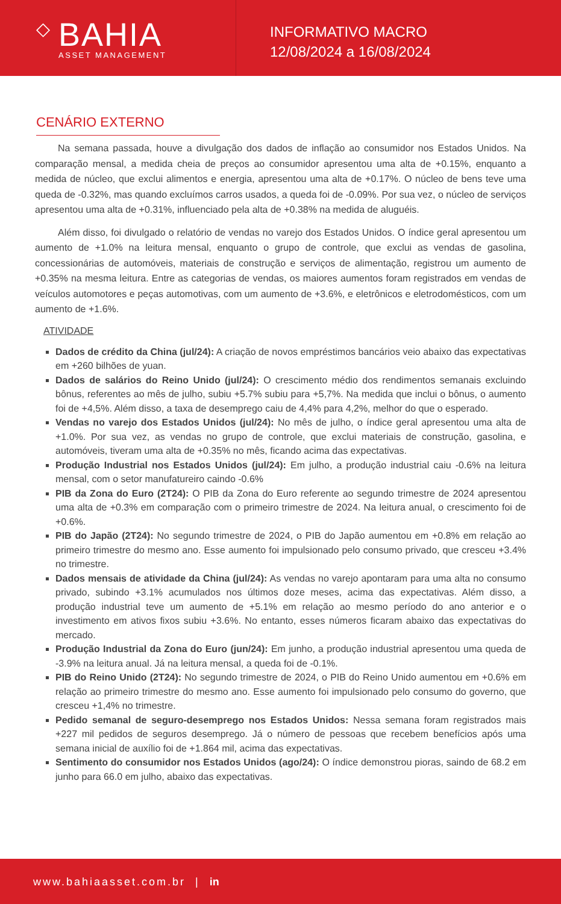◇
BAHIA
ASSET MANAGEMENT
INFORMATIVO MACRO
12/08/2024 a 16/08/2024
CENÁRIO EXTERNO
Na semana passada, houve a divulgação dos dados de inflação ao consumidor nos Estados Unidos. Na comparação mensal, a medida cheia de preços ao consumidor apresentou uma alta de +0.15%, enquanto a medida de núcleo, que exclui alimentos e energia, apresentou uma alta de +0.17%. O núcleo de bens teve uma queda de -0.32%, mas quando excluímos carros usados, a queda foi de -0.09%. Por sua vez, o núcleo de serviços apresentou uma alta de +0.31%, influenciado pela alta de +0.38% na medida de aluguéis.
Além disso, foi divulgado o relatório de vendas no varejo dos Estados Unidos. O índice geral apresentou um aumento de +1.0% na leitura mensal, enquanto o grupo de controle, que exclui as vendas de gasolina, concessionárias de automóveis, materiais de construção e serviços de alimentação, registrou um aumento de +0.35% na mesma leitura. Entre as categorias de vendas, os maiores aumentos foram registrados em vendas de veículos automotores e peças automotivas, com um aumento de +3.6%, e eletrônicos e eletrodomésticos, com um aumento de +1.6%.
ATIVIDADE
Dados de crédito da China (jul/24): A criação de novos empréstimos bancários veio abaixo das expectativas em +260 bilhões de yuan.
Dados de salários do Reino Unido (jul/24): O crescimento médio dos rendimentos semanais excluindo bônus, referentes ao mês de julho, subiu +5.7% subiu para +5,7%. Na medida que inclui o bônus, o aumento foi de +4,5%. Além disso, a taxa de desemprego caiu de 4,4% para 4,2%, melhor do que o esperado.
Vendas no varejo dos Estados Unidos (jul/24): No mês de julho, o índice geral apresentou uma alta de +1.0%. Por sua vez, as vendas no grupo de controle, que exclui materiais de construção, gasolina, e automóveis, tiveram uma alta de +0.35% no mês, ficando acima das expectativas.
Produção Industrial nos Estados Unidos (jul/24): Em julho, a produção industrial caiu -0.6% na leitura mensal, com o setor manufatureiro caindo -0.6%
PIB da Zona do Euro (2T24): O PIB da Zona do Euro referente ao segundo trimestre de 2024 apresentou uma alta de +0.3% em comparação com o primeiro trimestre de 2024. Na leitura anual, o crescimento foi de +0.6%.
PIB do Japão (2T24): No segundo trimestre de 2024, o PIB do Japão aumentou em +0.8% em relação ao primeiro trimestre do mesmo ano. Esse aumento foi impulsionado pelo consumo privado, que cresceu +3.4% no trimestre.
Dados mensais de atividade da China (jul/24): As vendas no varejo apontaram para uma alta no consumo privado, subindo +3.1% acumulados nos últimos doze meses, acima das expectativas. Além disso, a produção industrial teve um aumento de +5.1% em relação ao mesmo período do ano anterior e o investimento em ativos fixos subiu +3.6%. No entanto, esses números ficaram abaixo das expectativas do mercado.
Produção Industrial da Zona do Euro (jun/24): Em junho, a produção industrial apresentou uma queda de -3.9% na leitura anual. Já na leitura mensal, a queda foi de -0.1%.
PIB do Reino Unido (2T24): No segundo trimestre de 2024, o PIB do Reino Unido aumentou em +0.6% em relação ao primeiro trimestre do mesmo ano. Esse aumento foi impulsionado pelo consumo do governo, que cresceu +1,4% no trimestre.
Pedido semanal de seguro-desemprego nos Estados Unidos: Nessa semana foram registrados mais +227 mil pedidos de seguros desemprego. Já o número de pessoas que recebem benefícios após uma semana inicial de auxílio foi de +1.864 mil, acima das expectativas.
Sentimento do consumidor nos Estados Unidos (ago/24): O índice demonstrou pioras, saindo de 68.2 em junho para 66.0 em julho, abaixo das expectativas.
www.bahiaasset.com.br | in